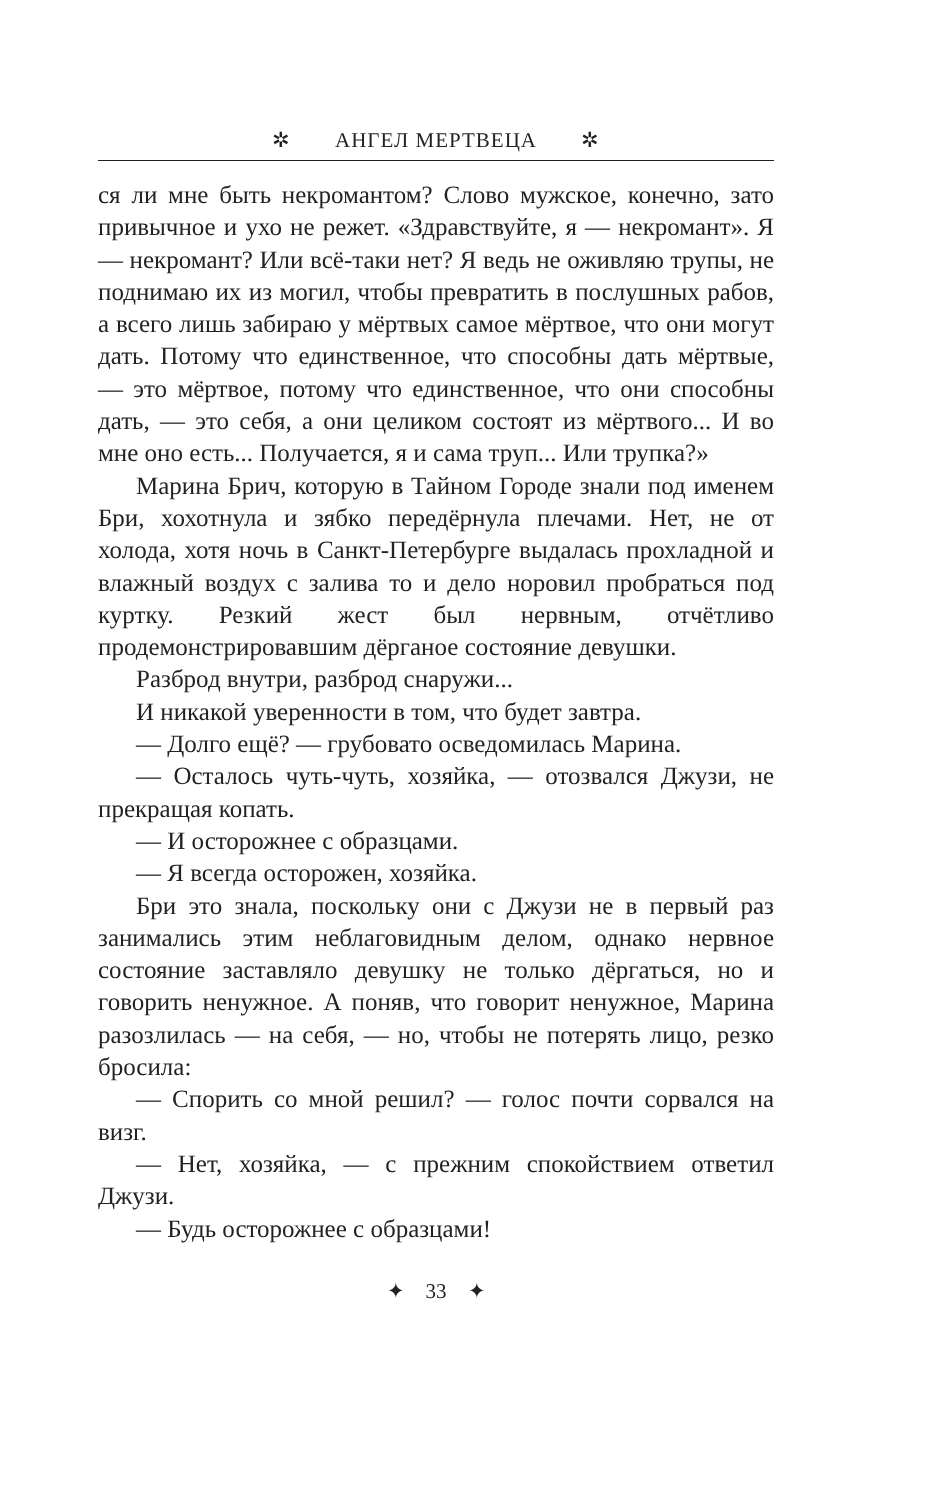✲ АНГЕЛ МЕРТВЕЦА ✲
ся ли мне быть некромантом? Слово мужское, конечно, зато привычное и ухо не режет. «Здравствуйте, я — некромант». Я — некромант? Или всё-таки нет? Я ведь не оживляю трупы, не поднимаю их из могил, чтобы превратить в послушных рабов, а всего лишь забираю у мёртвых самое мёртвое, что они могут дать. Потому что единственное, что способны дать мёртвые, — это мёртвое, потому что единственное, что они способны дать, — это себя, а они целиком состоят из мёртвого... И во мне оно есть... Получается, я и сама труп... Или трупка?»
Марина Брич, которую в Тайном Городе знали под именем Бри, хохотнула и зябко передёрнула плечами. Нет, не от холода, хотя ночь в Санкт-Петербурге выдалась прохладной и влажный воздух с залива то и дело норовил пробраться под куртку. Резкий жест был нервным, отчётливо продемонстрировавшим дёрганое состояние девушки.
Разброд внутри, разброд снаружи...
И никакой уверенности в том, что будет завтра.
— Долго ещё? — грубовато осведомилась Марина.
— Осталось чуть-чуть, хозяйка, — отозвался Джузи, не прекращая копать.
— И осторожнее с образцами.
— Я всегда осторожен, хозяйка.
Бри это знала, поскольку они с Джузи не в первый раз занимались этим неблаговидным делом, однако нервное состояние заставляло девушку не только дёргаться, но и говорить ненужное. А поняв, что говорит ненужное, Марина разозлилась — на себя, — но, чтобы не потерять лицо, резко бросила:
— Спорить со мной решил? — голос почти сорвался на визг.
— Нет, хозяйка, — с прежним спокойствием ответил Джузи.
— Будь осторожнее с образцами!
✦ 33 ✦